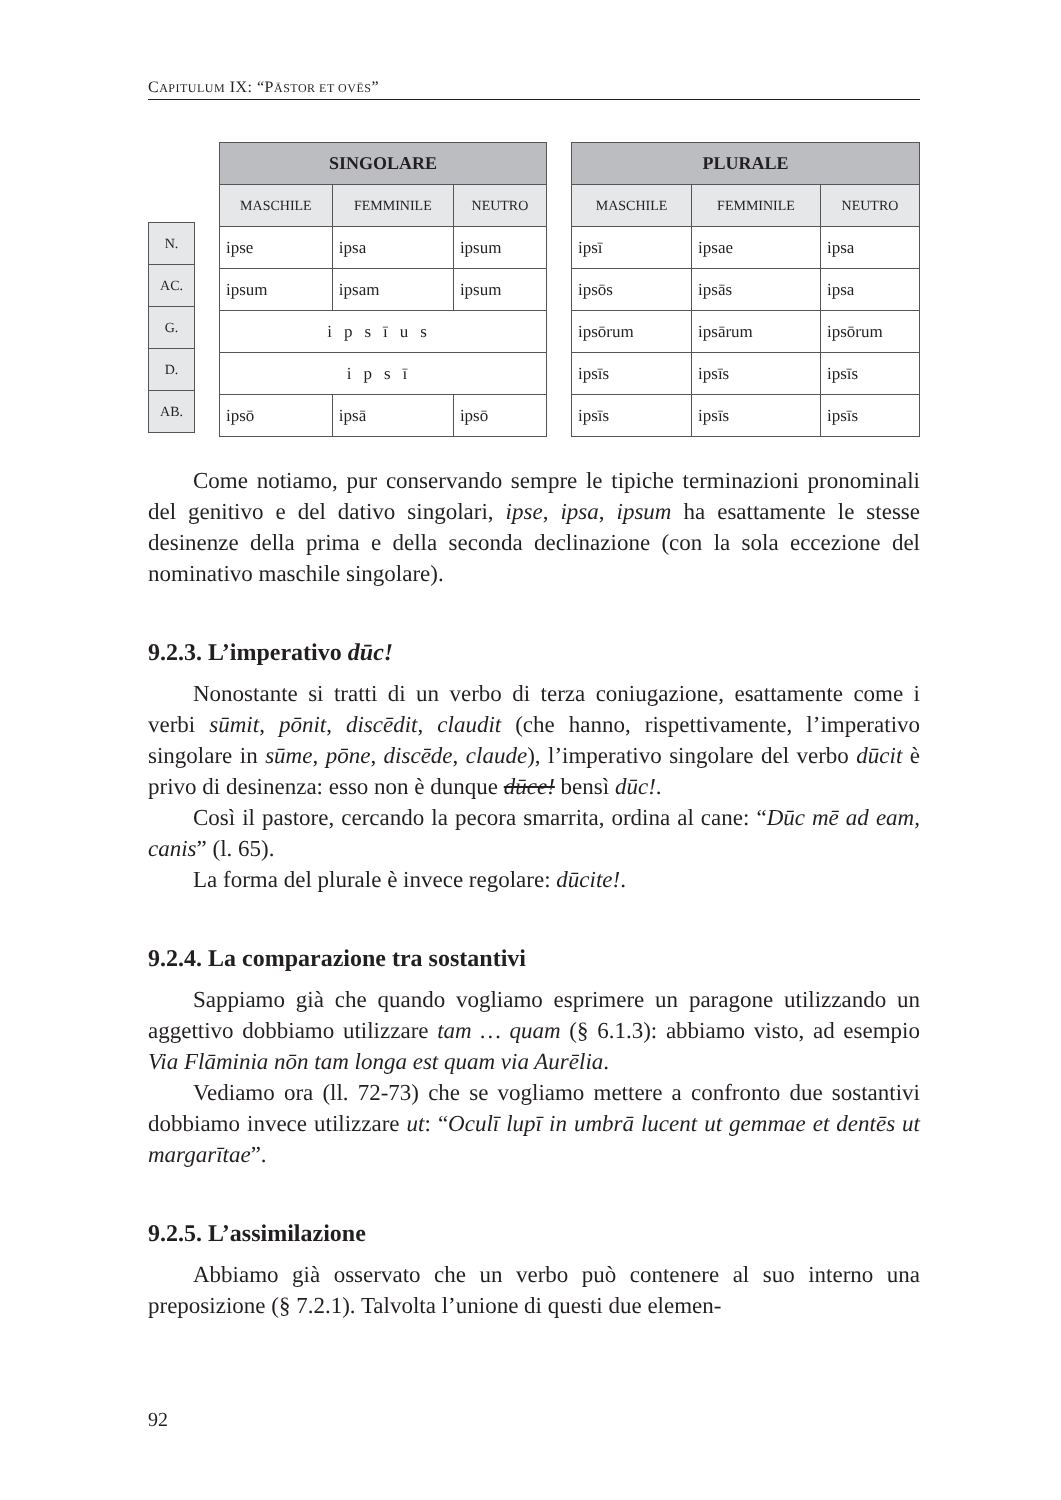CAPITULUM IX: “PĀSTOR ET OVĒS”
| N. |
| AC. |
| G. |
| D. |
| AB. |
| SINGOLARE | | |
| --- | --- | --- |
| MASCHILE | FEMMINILE | NEUTRO |
| ipse | ipsa | ipsum |
| ipsum | ipsam | ipsum |
| ipsīus | | |
| ipsī | | |
| ipsō | ipsā | ipsō |
| PLURALE | | |
| --- | --- | --- |
| MASCHILE | FEMMINILE | NEUTRO |
| ipsī | ipsae | ipsa |
| ipsōs | ipsās | ipsa |
| ipsōrum | ipsārum | ipsōrum |
| ipsīs | ipsīs | ipsīs |
| ipsīs | ipsīs | ipsīs |
Come notiamo, pur conservando sempre le tipiche terminazioni pronominali del genitivo e del dativo singolari, ipse, ipsa, ipsum ha esattamente le stesse desinenze della prima e della seconda declinazione (con la sola eccezione del nominativo maschile singolare).
9.2.3. L’imperativo dūc!
Nonostante si tratti di un verbo di terza coniugazione, esattamente come i verbi sūmit, pōnit, discēdit, claudit (che hanno, rispettivamente, l’imperativo singolare in sūme, pōne, discēde, claude), l’imperativo singolare del verbo dūcit è privo di desinenza: esso non è dunque dūce! bensì dūc!.
Così il pastore, cercando la pecora smarrita, ordina al cane: “Dūc mē ad eam, canis” (l. 65).
La forma del plurale è invece regolare: dūcite!.
9.2.4. La comparazione tra sostantivi
Sappiamo già che quando vogliamo esprimere un paragone utilizzando un aggettivo dobbiamo utilizzare tam … quam (§ 6.1.3): abbiamo visto, ad esempio Via Flāminia nōn tam longa est quam via Aurēlia.
Vediamo ora (ll. 72-73) che se vogliamo mettere a confronto due sostantivi dobbiamo invece utilizzare ut: “Oculī lupī in umbrā lucent ut gemmae et dentēs ut margarītae”.
9.2.5. L’assimilazione
Abbiamo già osservato che un verbo può contenere al suo interno una preposizione (§ 7.2.1). Talvolta l’unione di questi due elemen-
92